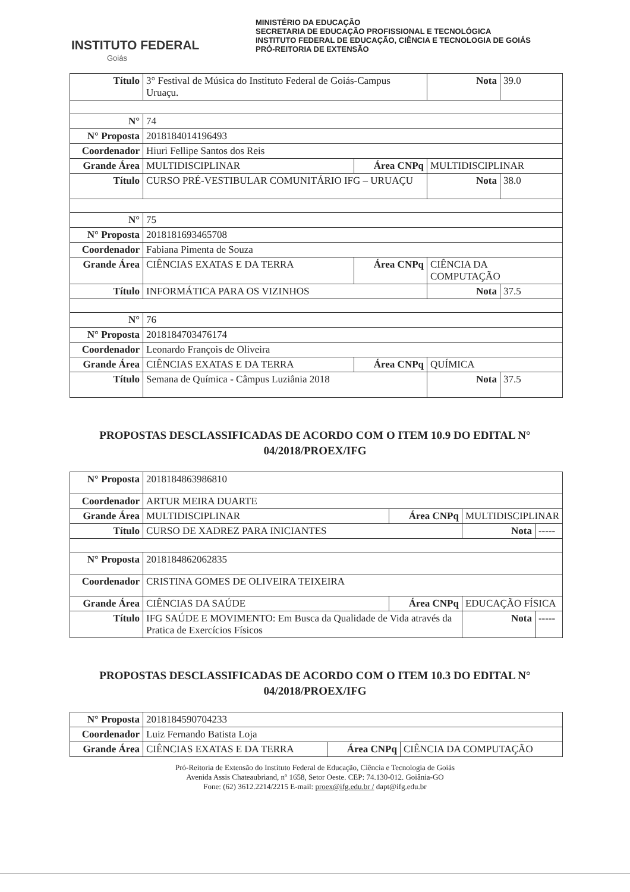INSTITUTO FEDERAL
Goiás
MINISTÉRIO DA EDUCAÇÃO
SECRETARIA DE EDUCAÇÃO PROFISSIONAL E TECNOLÓGICA
INSTITUTO FEDERAL DE EDUCAÇÃO, CIÊNCIA E TECNOLOGIA DE GOIÁS
PRÓ-REITORIA DE EXTENSÃO
| Título | 3° Festival de Música do Instituto Federal de Goiás-Campus Uruaçu. | | Nota | 39.0 |
| N° | 74 | | | |
| N° Proposta | 2018184014196493 | | | |
| Coordenador | Hiuri Fellipe Santos dos Reis | | | |
| Grande Área | MULTIDISCIPLINAR | Área CNPq | MULTIDISCIPLINAR | |
| Título | CURSO PRÉ-VESTIBULAR COMUNITÁRIO IFG – URUAÇU | | Nota | 38.0 |
| N° | 75 | | | |
| N° Proposta | 2018181693465708 | | | |
| Coordenador | Fabiana Pimenta de Souza | | | |
| Grande Área | CIÊNCIAS EXATAS E DA TERRA | Área CNPq | CIÊNCIA DA COMPUTAÇÃO | |
| Título | INFORMÁTICA PARA OS VIZINHOS | | Nota | 37.5 |
| N° | 76 | | | |
| N° Proposta | 2018184703476174 | | | |
| Coordenador | Leonardo François de Oliveira | | | |
| Grande Área | CIÊNCIAS EXATAS E DA TERRA | Área CNPq | QUÍMICA | |
| Título | Semana de Química - Câmpus Luziânia 2018 | | Nota | 37.5 |
PROPOSTAS DESCLASSIFICADAS DE ACORDO COM O ITEM 10.9 DO EDITAL N° 04/2018/PROEX/IFG
| N° Proposta | 2018184863986810 | | | |
| Coordenador | ARTUR MEIRA DUARTE | | | |
| Grande Área | MULTIDISCIPLINAR | Área CNPq | MULTIDISCIPLINAR | |
| Título | CURSO DE XADREZ PARA INICIANTES | | Nota | ----- |
| N° Proposta | 2018184862062835 | | | |
| Coordenador | CRISTINA GOMES DE OLIVEIRA TEIXEIRA | | | |
| Grande Área | CIÊNCIAS DA SAÚDE | Área CNPq | EDUCAÇÃO FÍSICA | |
| Título | IFG SAÚDE E MOVIMENTO: Em Busca da Qualidade de Vida através da Pratica de Exercícios Físicos | | Nota | ----- |
PROPOSTAS DESCLASSIFICADAS DE ACORDO COM O ITEM 10.3 DO EDITAL N° 04/2018/PROEX/IFG
| N° Proposta | 2018184590704233 | | |
| Coordenador | Luiz Fernando Batista Loja | | |
| Grande Área | CIÊNCIAS EXATAS E DA TERRA | Área CNPq | CIÊNCIA DA COMPUTAÇÃO |
Pró-Reitoria de Extensão do Instituto Federal de Educação, Ciência e Tecnologia de Goiás
Avenida Assis Chateaubriand, nº 1658, Setor Oeste. CEP: 74.130-012. Goiânia-GO
Fone: (62) 3612.2214/2215 E-mail: proex@ifg.edu.br / dapt@ifg.edu.br